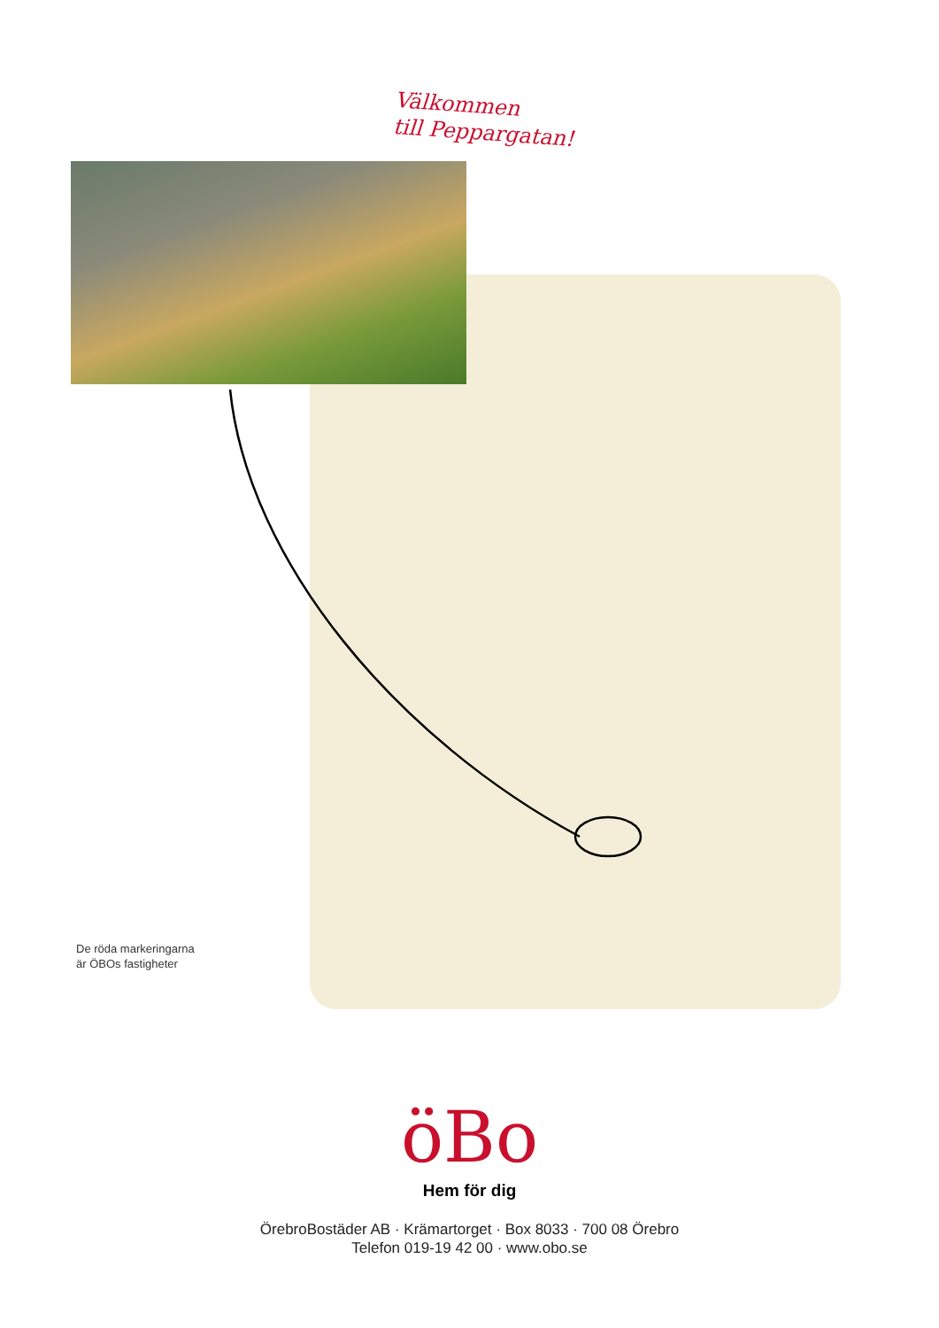Välkommen
till Peppargatan!
De röda markeringarna
är ÖBOs fastigheter
öBo
Hem för dig
ÖrebroBostäder AB · Krämartorget · Box 8033 · 700 08 Örebro
Telefon 019-19 42 00 · www.obo.se